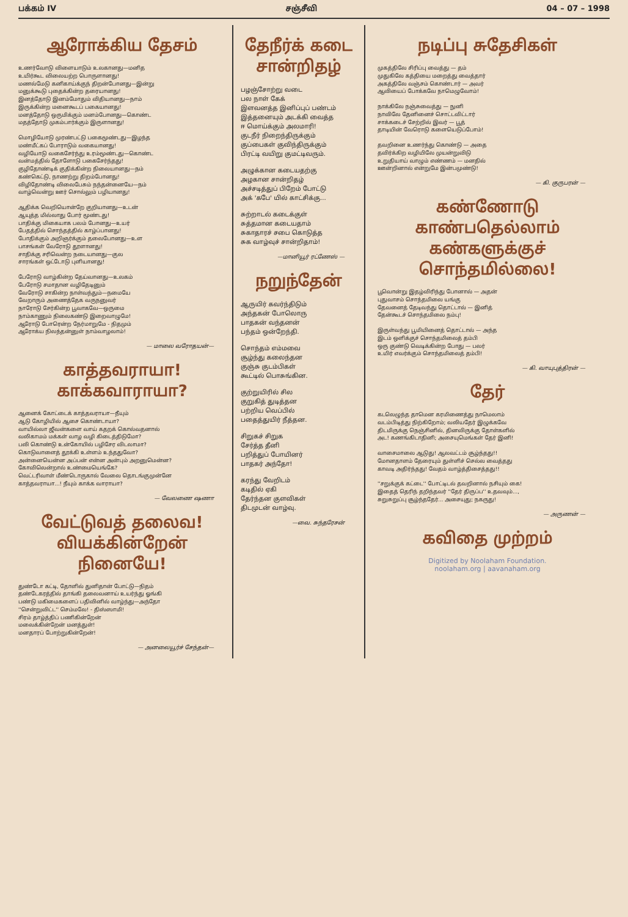பக்கம் IV சஞ்சீவி 04 – 07 – 1998
ஆரோக்கிய தேசம்
உணர்வோடு விளையாடும் உலகானது—மனித உயிர்கூட விலையற்ற பொருளானது! மணல்மேடு கனிகாய்க்குந் திறன்போனது—இன்று மனுக்கூடு புதைக்கின்ற தரையானது! இனத்தோடு இனம்மோதும் விதியானது—நாம் இருக்கின்ற மனைகூடப் பகையானது! மனத்தோடு ஒருமிக்கும் மனம்போனது—கொண்ட மதத்தோடு முகம்பார்க்கும் இருளானது!
மொழியோடு முரண்பட்டு பகைமூண்டது—இழந்த மண்மீட்கப் போராடும் வகையானது! வழியோடு வகைசேர்ந்து உரம்மூண்டது—கொண்ட வன்மத்தில் தோளோடு பகைசேர்ந்தது! குழிதோண்டிக் குதிக்கின்ற நிலையானது—நம் கண்கெட்டு, நாணற்று திறம்போனது! விழிதோண்டி விலைபேசும் நந்தன்னையே—நம் வாழ்வென்று ஊர் சொல்லும் பழியானது!
ஆதிக்க வெறியொன்றே குறியானது—உடன் ஆயுத்த மில்லாது போர் மூண்டது! பாதிக்கு மிகையாக பலம் போனது—உயர் பேதத்தில் சொந்தத்தில் காழ்ப்பானது! போதிக்கும் அறிஞர்க்கும் தலைபோனது—உள பாசங்கள் வேரோடு தூளானது! சாதிக்கு சரிவென்ற நடையானது—குல சாரங்கள் ஒட்டோடு புளியானது!
பேரோடு வாழ்கின்ற தேய்வானது—உலகம் பேரோடு சமாதான வழிதேடினும் வேரோடு சாகின்ற நாள்வந்தும்—நமையே வேறாரும் அணைத்தேக வருநனுவர் நாரோடு சேர்கின்ற பூவாகவே—ஒருமை நாம்காணும் நிலைகண்டு இறைவாழுமே! ஆரோடு போரென்ற நேர்மாறுமே - நிதமும் ஆரோக்ய நிலந்தன்னுள் நாம்வாழலாம்!
— மாலை வரோதயன்—
காத்தவராயா!
காக்கவாராயா?
ஆனைக் கோட்டைக் காத்தவராயா—நீயும் ஆடு கோழியில் ஆசை கொண்டாயா? வாயில்லா ஜீவன்களை வாய் கதறக் கொல்வதனால் வலிகாமம் மக்கள் வாழ வழி கிடைத்திடுமோ? பலி கொண்டு உன்கோயில் பழிசேர விடலாமா? கொடுவாளைத் தூக்கி உள்ளம் உந்ததுவோ? அன்னையென்ன அப்பன் என்ன அன்பும் அறனுமென்ன? கோவிலென்றால் உண்மையெங்கே? வெட்டரிவாள் மீண்டொருகால் வேலை தொடங்குமுன்னே காத்தவராயா...! நீயும் காக்க வாராயா?
— வேலணை ஷணா
வேட்டுவத் தலைவ!
வியக்கின்றேன் நினையே!
துண்டோ கட்டி, தோளில் துனிதான் போட்டு—நிதம் தண்டேகரத்தில் தாங்கி தலைவனாய் உயர்ந்து ஓங்கி பண்டு மகிமைகளைப் பதிவினில் வாழ்ந்து—அந்தோ ''சென்றுவிட்ட'' செம்மலே! - திஸ்ஸாமி! சிரம் தாழ்த்திப் பணிகின்றேன் மலைக்கின்றேன் மனத்துள்! மனதாரப் போற்றுகின்றேன்!
— அனலையூர்ச் சேந்தன்—
தேநீர்க் கடை
சான்றிதழ்
பழஞ்சோற்று வடை பல நாள் கேக் இளவனத்த இனிப்புப் பண்டம் இத்தனையும் அடக்கி வைத்த ஈ மொய்க்கும் அலமாரி! குடநீர் நிறைந்திருக்கும் குப்பைகள் குவிந்திருக்கும் பிரட்டி வயிறு குமட்டிவரும்.
அழுக்கான கடையதற்கு அழகான சான்றிதழ் அச்சடித்துப் பிறேம் போட்டு அக் 'கபே' யில் காட்சிக்கு...
சுற்றாடல் கடைக்குள் சுத்தமான கடையதாம் சுகாதாரச் சபை கொடுத்த சுக வாழ்வுச் சான்றிதாம்!
—மானியூர் ரட்ணேஸ் —
நறுந்தேன்
ஆருயிர் கவர்ந்திடும் அந்தகன் போலொரு பாதகன் வந்தனன் பந்தம் ஒன்றேந்தி.
சொந்தம் எம்மவை சூழ்ந்து கலைந்தன குஞ்சு குடம்பிகள் கூட்டில் பொசுங்கின.
குற்றுயிரில் சில குறுகித் துடித்தன பற்றிய வெப்பில் பதைத்துயிர் நீத்தன.
சிறுகச் சிறுக சேர்த்த தீனி பறித்துப் போயினர் பாதகர் அந்தோ!
கரந்து வேறிடம் கடிதில் ஏகி தேர்ந்தன குளவிகள் திடமுடன் வாழ்வு.
—வை. சுந்தரேசன்
நடிப்பு சுதேசிகள்
முகத்திலே சிரிப்பு வைத்து — தம் முதுகிலே கத்தியை மறைத்து வைத்தார் அகத்திலே வஞ்சம் கொண்டார் — அவர் ஆவியைப் போக்கவே நாமெழுவோம்!
நாக்கிலே நஞ்சுவைத்து — நுனி நாவிலே தேனினைச் சொட்டவிட்டார் சாக்கடைச் சேற்றில் இவர் — பூத் தாடியின் வேரொடு களையெடுப்போம்!
தவறினை உணர்ந்து கொண்டு — அதை தவிர்க்கிற வழியிலே முயன்றுவிடு உறுதியாய் வாழும் எண்ணம் — மனதில் ஊன்றினால் என்றுமே இன்பமுண்டு!
— கி. குருபரன் —
கண்ணோடு காண்பதெல்லாம்
கண்களுக்குச் சொந்தமில்லை!
பூவொன்று இதழ்விரிந்து போனால் — அதன் புதுவாசம் சொந்தமிலை யங்கு தேவனைத் தேடிவந்து தொட்டால் — இனித் தேன்கூடச் சொந்தமிலை நம்பு!
இருள்வந்து பூமியினைத் தொட்டால் — அந்த இடம் ஒளிக்குச் சொந்தமிலைத் தம்பி ஒரு குண்டு வெடிக்கின்ற போது — பலர் உயிர் எவர்க்கும் சொந்தமிலைத் தம்பி!
— கி. வாயுபுத்திரன் —
தேர்
கடலெழுந்த தாமென கரமிணைத்து நாமெலாம் வடம்பிடித்து நிற்கிறோம்; வலியதேர் இழுக்கவே திடமிருக்கு நெஞ்சினில், தினவிருக்கு தோள்களில் அட! கணங்கிடாதினி; அசையுமெங்கள் தேர் இனி!
வாசைமாலை ஆடுது! ஆலவட்டம் சூழ்ந்தது!! மோனதாளம் தேரையும் துள்ளிச் செல்ல வைத்தது காவடி அதிர்ந்தது! வேதம் வாழ்த்திசைத்தது!!
''சறுக்குக் கட்டை'' போட்டிடல் தவறினால் நசியும் கை! இதைத் தெரிந் தறிந்தவர் ''தேர் திருப்ப'' உதவவும்..., சுறுசுறுப்பு சூழ்ந்ததேர்... அசையுது; நகருது!
— அருணன் —
கவிதை முற்றம்
Digitized by Noolaham Foundation.
noolaham.org | aavanaham.org